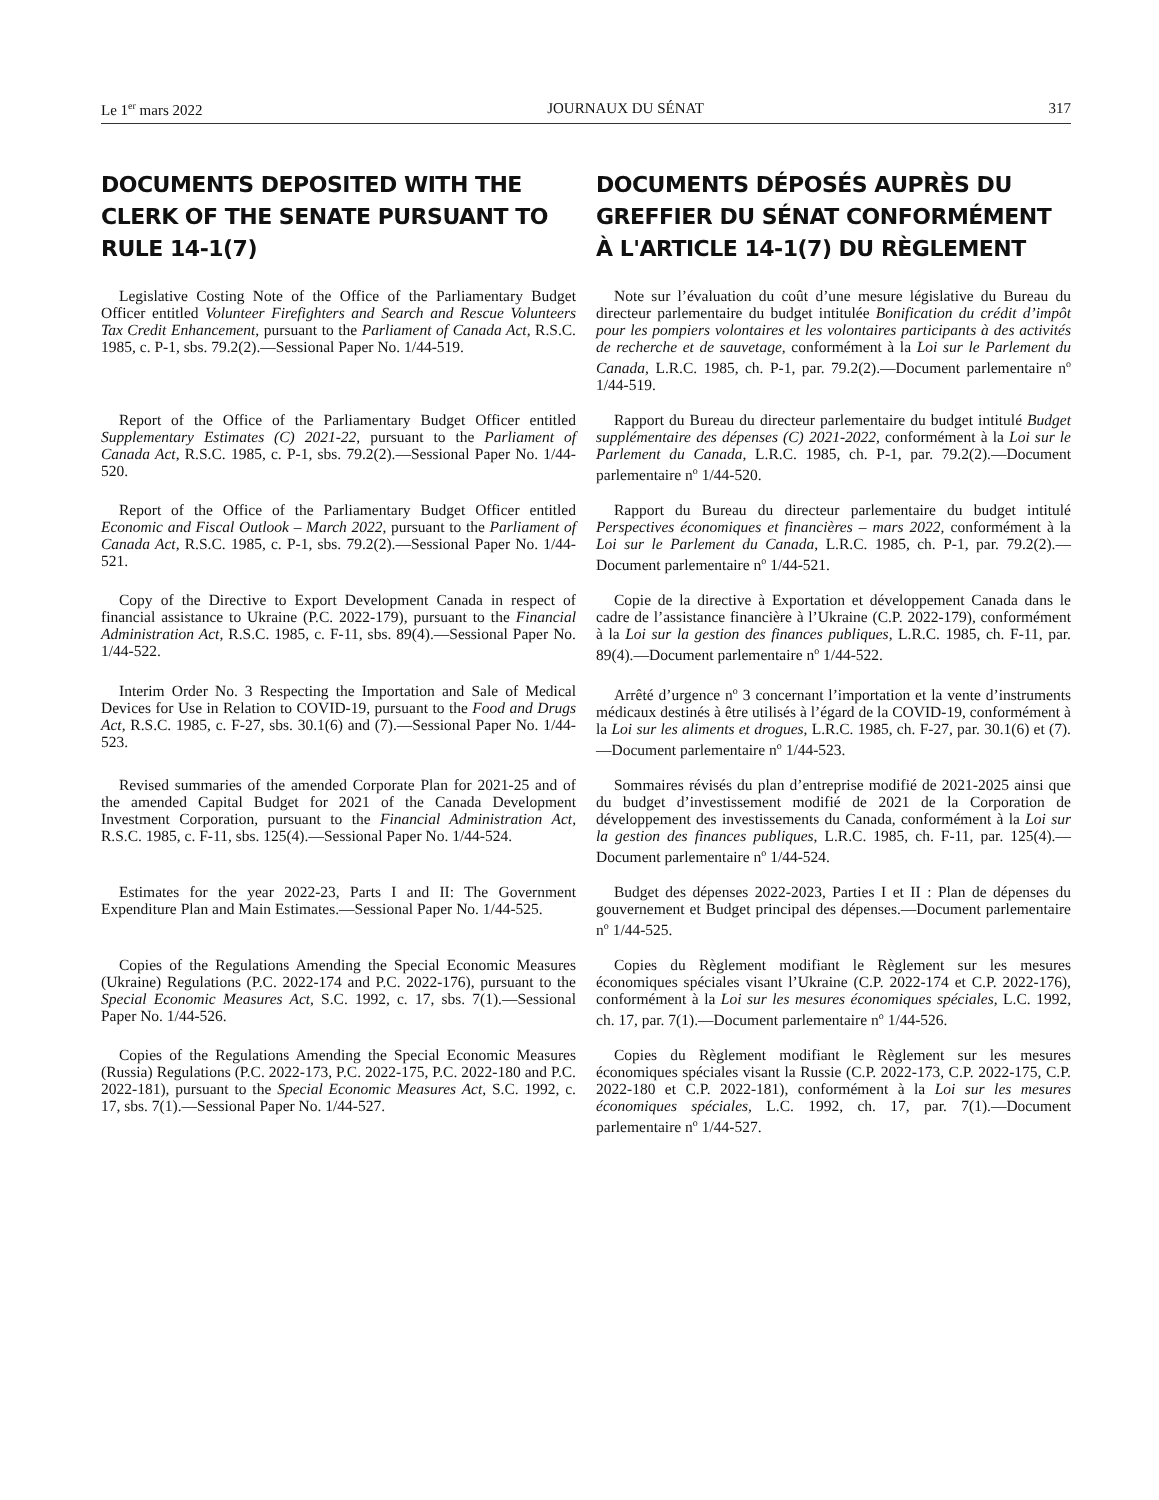Le 1<sup>er</sup> mars 2022 JOURNAUX DU SÉNAT 317
DOCUMENTS DEPOSITED WITH THE CLERK OF THE SENATE PURSUANT TO RULE 14-1(7)
DOCUMENTS DÉPOSÉS AUPRÈS DU GREFFIER DU SÉNAT CONFORMÉMENT À L'ARTICLE 14-1(7) DU RÈGLEMENT
Legislative Costing Note of the Office of the Parliamentary Budget Officer entitled Volunteer Firefighters and Search and Rescue Volunteers Tax Credit Enhancement, pursuant to the Parliament of Canada Act, R.S.C. 1985, c. P-1, sbs. 79.2(2).—Sessional Paper No. 1/44-519.
Note sur l’évaluation du coût d’une mesure législative du Bureau du directeur parlementaire du budget intitulée Bonification du crédit d’impôt pour les pompiers volontaires et les volontaires participants à des activités de recherche et de sauvetage, conformément à la Loi sur le Parlement du Canada, L.R.C. 1985, ch. P-1, par. 79.2(2).—Document parlementaire n<sup>o</sup> 1/44-519.
Report of the Office of the Parliamentary Budget Officer entitled Supplementary Estimates (C) 2021-22, pursuant to the Parliament of Canada Act, R.S.C. 1985, c. P-1, sbs. 79.2(2).—Sessional Paper No. 1/44-520.
Rapport du Bureau du directeur parlementaire du budget intitulé Budget supplémentaire des dépenses (C) 2021-2022, conformément à la Loi sur le Parlement du Canada, L.R.C. 1985, ch. P-1, par. 79.2(2).—Document parlementaire n<sup>o</sup> 1/44-520.
Report of the Office of the Parliamentary Budget Officer entitled Economic and Fiscal Outlook – March 2022, pursuant to the Parliament of Canada Act, R.S.C. 1985, c. P-1, sbs. 79.2(2).—Sessional Paper No. 1/44-521.
Rapport du Bureau du directeur parlementaire du budget intitulé Perspectives économiques et financières – mars 2022, conformément à la Loi sur le Parlement du Canada, L.R.C. 1985, ch. P-1, par. 79.2(2).—Document parlementaire n<sup>o</sup> 1/44-521.
Copy of the Directive to Export Development Canada in respect of financial assistance to Ukraine (P.C. 2022-179), pursuant to the Financial Administration Act, R.S.C. 1985, c. F-11, sbs. 89(4).—Sessional Paper No. 1/44-522.
Copie de la directive à Exportation et développement Canada dans le cadre de l’assistance financière à l’Ukraine (C.P. 2022-179), conformément à la Loi sur la gestion des finances publiques, L.R.C. 1985, ch. F-11, par. 89(4).—Document parlementaire n<sup>o</sup> 1/44-522.
Interim Order No. 3 Respecting the Importation and Sale of Medical Devices for Use in Relation to COVID-19, pursuant to the Food and Drugs Act, R.S.C. 1985, c. F-27, sbs. 30.1(6) and (7).—Sessional Paper No. 1/44-523.
Arrêté d’urgence n<sup>o</sup> 3 concernant l’importation et la vente d’instruments médicaux destinés à être utilisés à l’égard de la COVID-19, conformément à la Loi sur les aliments et drogues, L.R.C. 1985, ch. F-27, par. 30.1(6) et (7).—Document parlementaire n<sup>o</sup> 1/44-523.
Revised summaries of the amended Corporate Plan for 2021-25 and of the amended Capital Budget for 2021 of the Canada Development Investment Corporation, pursuant to the Financial Administration Act, R.S.C. 1985, c. F-11, sbs. 125(4).—Sessional Paper No. 1/44-524.
Sommaires révisés du plan d’entreprise modifié de 2021-2025 ainsi que du budget d’investissement modifié de 2021 de la Corporation de développement des investissements du Canada, conformément à la Loi sur la gestion des finances publiques, L.R.C. 1985, ch. F-11, par. 125(4).—Document parlementaire n<sup>o</sup> 1/44-524.
Estimates for the year 2022-23, Parts I and II: The Government Expenditure Plan and Main Estimates.—Sessional Paper No. 1/44-525.
Budget des dépenses 2022-2023, Parties I et II : Plan de dépenses du gouvernement et Budget principal des dépenses.—Document parlementaire n<sup>o</sup> 1/44-525.
Copies of the Regulations Amending the Special Economic Measures (Ukraine) Regulations (P.C. 2022-174 and P.C. 2022-176), pursuant to the Special Economic Measures Act, S.C. 1992, c. 17, sbs. 7(1).—Sessional Paper No. 1/44-526.
Copies du Règlement modifiant le Règlement sur les mesures économiques spéciales visant l’Ukraine (C.P. 2022-174 et C.P. 2022-176), conformément à la Loi sur les mesures économiques spéciales, L.C. 1992, ch. 17, par. 7(1).—Document parlementaire n<sup>o</sup> 1/44-526.
Copies of the Regulations Amending the Special Economic Measures (Russia) Regulations (P.C. 2022-173, P.C. 2022-175, P.C. 2022-180 and P.C. 2022-181), pursuant to the Special Economic Measures Act, S.C. 1992, c. 17, sbs. 7(1).—Sessional Paper No. 1/44-527.
Copies du Règlement modifiant le Règlement sur les mesures économiques spéciales visant la Russie (C.P. 2022-173, C.P. 2022-175, C.P. 2022-180 et C.P. 2022-181), conformément à la Loi sur les mesures économiques spéciales, L.C. 1992, ch. 17, par. 7(1).—Document parlementaire n<sup>o</sup> 1/44-527.